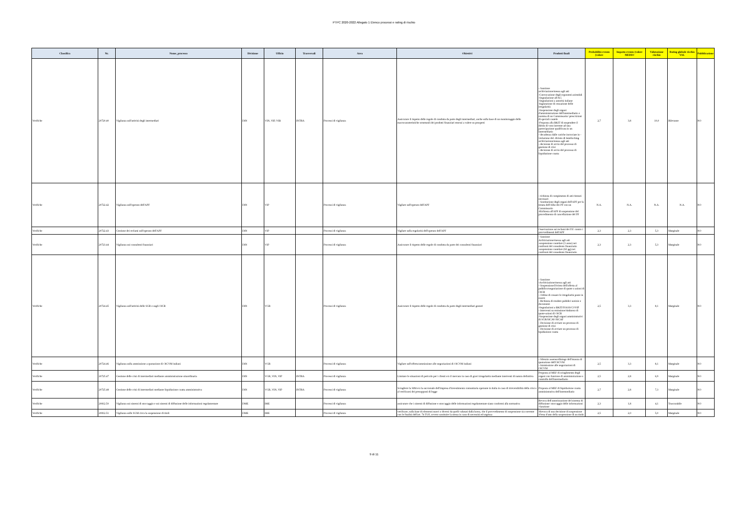PTPC 2020-2022 Allegato 1 Elenco processi e rating di rischio
| Classifica | Nr. | Nome_processo | Divisione | Ufficio | Trasversali | Area | Obiettivi | Prodotti finali | Probabilità evento (valore | Impatto evento (valore MEDIO | Valutazione rischio | Rating globale rischio VAL | Pubblicazione |
| --- | --- | --- | --- | --- | --- | --- | --- | --- | --- | --- | --- | --- | --- |
| Verifiche | 20720.40 | Vigilanza sull'attività degli intermediari | DIN | VIN, VIP, VIB | INTRA | Processi di vigilanza | Assicurare il rispetto delle regole di condotta da parte degli intermediari, anche sulla base di un monitoraggio delle macrocaratteristiche strutturali dei prodotti finanziari emessi a valere su prospetti | - Sanzione archiviazione/messa agli atti -Convocazione degli esponenti aziendali -Segnalazione all'AG -Segnalazioni a autorità italiane -Ingiunzione di cessazione delle irregolarità -Sospensione degli organi d'amministrazione dell'intermediario e nomina di un Commissario/ prescrizioni di speciali cautele -Proposta alla BKIT di sospendere il diritto di voto inerente ad una partecipazione qualificata in un intermediario - decadenza dalle cariche incrociate in -violazione del. divieto di Interlocking archiviazione/messa agli atti - decisione di avvio del processo di gestione di crisi - decisione di avvio del processo di liquidazione coatta | 2,7 | 3,8 | 10,0 | Rilevante | NO |
| Verifiche | 20722.42 | Vigilanza sull'operato dell'APF | DIN | VIP | | Processi di vigilanza | Vigilare sull'operato dell'APF | - richiesta di compimento di atti ritenuti necessari - Sostituzione degli organi dell'APF per la tenuta dell'Albo dei PF con un Commissario -Richiesta all'APF di sospensione del procedimento di cancellazione del PF | N.A. | N.A. | N.A. | N.A. | NO |
| Verifiche | 20722.43 | Gestione dei reclami sull'operato dell'APF | DIN | VIP | | Processi di vigilanza | Vigilare sulla regolarità dell'operato dell'APF | Osservazione sui reclami dei P.F. contro i provvedimenti dell'APF | 2,3 | 2,3 | 5,3 | Marginale | NO |
| Verifiche | 20723.44 | Vigilanza sui consulenti finanziari | DIN | VIP | | Processi di vigilanza | Assicurare il rispetto delle regole di condotta da parte dei consulenti finanziari | - Sanzione Archiviazione/messa agli atti -sospensione cautelare (1 anno) nei confronti del consulente finanziario -sospensione cautelare (60 gg) nei confronti del consulente finanziario | 2,3 | 2,3 | 5,3 | Marginale | NO |
| Verifiche | 20724.45 | Vigilanza sull'attività delle SGR e sugli OICR | DIN | VGR | | Processi di vigilanza | Assicurare il rispetto delle regole di condotta da parte degli intermediari gestori | - Sanzione -Archiviazione/messa agli atti - Sospensione/Divieto dell'offerta al pubblico/negoziazione di quote o azioni di OICR - Ordine di cessare le irregolarità poste in essere - Richiesta di rendere pubblici notizie e documenti -Segnalazioni a BKIT/IVASS/COVIP - Interventi su emissione/rimborso di quote-azioni di OICR -Sospensione degli organi amministrativi di SGR/SICAV/SICAF - Decisione di avviare un processo di gestione di crisi - Decisione di avviare un processo di lquidazione coatta | 2,5 | 3,3 | 8,1 | Marginale | NO |
| Verifiche | 20724.46 | Vigilanza sulla ammissione a quotazione di OICVM italiani | DIN | VGR | | Processi di vigilanza | Vigilare sull'offerta/ammissione alle negoziazioni di OICVM italiani | - Silenzio assenso/diniego dell'istanza di quotazione dell'OICVM - Ammissione alle negoziazioni di OICVM | 2,5 | 3,3 | 8,1 | Marginale | NO |
| Verifiche | 20725.47 | Gestione delle crisi di intermediari mediante amministrazione straordinaria | DIN | VGR, VIN, VIP | INTRA | Processi di vigilanza | Limitare le situazioni di pericolo per i clienti e/o il mercato in caso di gravi irregolarità mediante interventi di natura definitiva | Proposta al MEF di scioglimento degli organi con funzione di amministrazione e controllo dell'intermediario | 2,5 | 2,8 | 6,9 | Marginale | NO |
| Verifiche | 20725.48 | Gestione delle crisi di intermediari mediante liquidazione coatta amministrativa | DIN | VGR, VIN, VIP | INTRA | Processi di vigilanza | Sciogliere la SIM e/o la succursale dell'impresa d'investimento comunitaria operante in Italia in caso di irreversibilità della crisi e al verificarsi dei presupposti di legge | Proposta al MEF di liquidazione coatta amministrativa dell'intermediario | 2,7 | 2,8 | 7,3 | Marginale | NO |
| Verifiche | 20812.50 | Vigilanza sui sistemi di stoccaggio e sui sistemi di diffusione delle informazioni regolamentate | DME | IME | | Processi di vigilanza | assicurare che i sistemi di diffusione e stoccaggio delle informazioni regolamentate siano conformi alla normativa | Revoca dell'autorizzazione del sistema di diffusione/ stoccaggio delle informazioni -Sanzione | 2,3 | 1,8 | 4,1 | Trascurabile | NO |
| Verifiche | 20812.51 | Vigilanza sulle SGM circa la sospensione di titoli | DME | IME | | Processi di vigilanza | verificare, sulla base di elementi nuovi o diversi da quelli valutati dalla borsa, che il provvedimento di sospensione sia coerente con le finalità dell'art. 74 TUF, ovvero sostituire la stessa in caso di necessità ed urgenza | -Revoca di una decisione di sospensione -Presa d'atto della sospensione di un titolo | 2,5 | 2,0 | 5,0 | Marginale | NO |
9 di 11